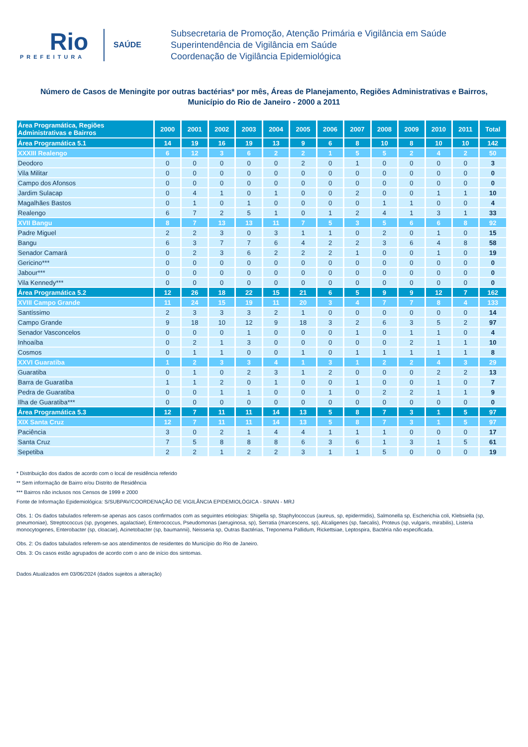Rio
PREFEITURA
SAÚDE
Subsecretaria de Promoção, Atenção Primária e Vigilância em Saúde
Superintendência de Vigilância em Saúde
Coordenação de Vigilância Epidemiológica
Número de Casos de Meningite por outras bactérias* por mês, Áreas de Planejamento, Regiões Administrativas e Bairros,
Município do Rio de Janeiro - 2000 a 2011
| Área Programática, Regiões Administrativas e Bairros | 2000 | 2001 | 2002 | 2003 | 2004 | 2005 | 2006 | 2007 | 2008 | 2009 | 2010 | 2011 | Total |
| --- | --- | --- | --- | --- | --- | --- | --- | --- | --- | --- | --- | --- | --- |
| Área Programática 5.1 | 14 | 19 | 16 | 19 | 13 | 9 | 6 | 8 | 10 | 8 | 10 | 10 | 142 |
| XXXIII Realengo | 6 | 12 | 3 | 6 | 2 | 2 | 1 | 5 | 5 | 2 | 4 | 2 | 50 |
| Deodoro | 0 | 0 | 0 | 0 | 0 | 2 | 0 | 1 | 0 | 0 | 0 | 0 | 3 |
| Vila Militar | 0 | 0 | 0 | 0 | 0 | 0 | 0 | 0 | 0 | 0 | 0 | 0 | 0 |
| Campo dos Afonsos | 0 | 0 | 0 | 0 | 0 | 0 | 0 | 0 | 0 | 0 | 0 | 0 | 0 |
| Jardim Sulacap | 0 | 4 | 1 | 0 | 1 | 0 | 0 | 2 | 0 | 0 | 1 | 1 | 10 |
| Magalhães Bastos | 0 | 1 | 0 | 1 | 0 | 0 | 0 | 0 | 1 | 1 | 0 | 0 | 4 |
| Realengo | 6 | 7 | 2 | 5 | 1 | 0 | 1 | 2 | 4 | 1 | 3 | 1 | 33 |
| XVII Bangu | 8 | 7 | 13 | 13 | 11 | 7 | 5 | 3 | 5 | 6 | 6 | 8 | 92 |
| Padre Miguel | 2 | 2 | 3 | 0 | 3 | 1 | 1 | 0 | 2 | 0 | 1 | 0 | 15 |
| Bangu | 6 | 3 | 7 | 7 | 6 | 4 | 2 | 2 | 3 | 6 | 4 | 8 | 58 |
| Senador Camará | 0 | 2 | 3 | 6 | 2 | 2 | 2 | 1 | 0 | 0 | 1 | 0 | 19 |
| Gericino*** | 0 | 0 | 0 | 0 | 0 | 0 | 0 | 0 | 0 | 0 | 0 | 0 | 0 |
| Jabour*** | 0 | 0 | 0 | 0 | 0 | 0 | 0 | 0 | 0 | 0 | 0 | 0 | 0 |
| Vila Kennedy*** | 0 | 0 | 0 | 0 | 0 | 0 | 0 | 0 | 0 | 0 | 0 | 0 | 0 |
| Área Programática 5.2 | 12 | 26 | 18 | 22 | 15 | 21 | 6 | 5 | 9 | 9 | 12 | 7 | 162 |
| XVIII Campo Grande | 11 | 24 | 15 | 19 | 11 | 20 | 3 | 4 | 7 | 7 | 8 | 4 | 133 |
| Santíssimo | 2 | 3 | 3 | 3 | 2 | 1 | 0 | 0 | 0 | 0 | 0 | 0 | 14 |
| Campo Grande | 9 | 18 | 10 | 12 | 9 | 18 | 3 | 2 | 6 | 3 | 5 | 2 | 97 |
| Senador Vasconcelos | 0 | 0 | 0 | 1 | 0 | 0 | 0 | 1 | 0 | 1 | 1 | 0 | 4 |
| Inhoaíba | 0 | 2 | 1 | 3 | 0 | 0 | 0 | 0 | 0 | 2 | 1 | 1 | 10 |
| Cosmos | 0 | 1 | 1 | 0 | 0 | 1 | 0 | 1 | 1 | 1 | 1 | 1 | 8 |
| XXVI Guaratiba | 1 | 2 | 3 | 3 | 4 | 1 | 3 | 1 | 2 | 2 | 4 | 3 | 29 |
| Guaratiba | 0 | 1 | 0 | 2 | 3 | 1 | 2 | 0 | 0 | 0 | 2 | 2 | 13 |
| Barra de Guaratiba | 1 | 1 | 2 | 0 | 1 | 0 | 0 | 1 | 0 | 0 | 1 | 0 | 7 |
| Pedra de Guaratiba | 0 | 0 | 1 | 1 | 0 | 0 | 1 | 0 | 2 | 2 | 1 | 1 | 9 |
| Ilha de Guaratiba*** | 0 | 0 | 0 | 0 | 0 | 0 | 0 | 0 | 0 | 0 | 0 | 0 | 0 |
| Área Programática 5.3 | 12 | 7 | 11 | 11 | 14 | 13 | 5 | 8 | 7 | 3 | 1 | 5 | 97 |
| XIX Santa Cruz | 12 | 7 | 11 | 11 | 14 | 13 | 5 | 8 | 7 | 3 | 1 | 5 | 97 |
| Paciência | 3 | 0 | 2 | 1 | 4 | 4 | 1 | 1 | 1 | 0 | 0 | 0 | 17 |
| Santa Cruz | 7 | 5 | 8 | 8 | 8 | 6 | 3 | 6 | 1 | 3 | 1 | 5 | 61 |
| Sepetiba | 2 | 2 | 1 | 2 | 2 | 3 | 1 | 1 | 5 | 0 | 0 | 0 | 19 |
* Distribuição dos dados de acordo com o local de residência referido
** Sem informação de Bairro e/ou Distrito de Residência
*** Bairros não inclusos nos Censos de 1999 e 2000
Fonte de Informação Epidemiológica: S/SUBPAV/COORDENAÇÃO DE VIGILÂNCIA EPIDEMIOLÓGICA - SINAN - MRJ
Obs. 1: Os dados tabulados referem-se apenas aos casos confirmados com as seguintes etiologias: Shigella sp, Staphylococcus (aureus, sp, epidermidis), Salmonella sp, Escherichia coli, Klebsiella (sp, pneumoniae), Streptococcus (sp, pyogenes, agalactiae), Enterococcus, Pseudomonas (aeruginosa, sp), Serratia (marcescens, sp), Alcaligenes (sp, faecalis), Proteus (sp, vulgaris, mirabilis), Listeria monocytogenes, Enterobacter (sp, cloacae), Acinetobacter (sp, baumannii), Neisseria sp, Outras Bactérias, Treponema Pallidum, Rickettsiae, Leptospira, Bactéria não especificada.
Obs. 2: Os dados tabulados referem-se aos atendimentos de residentes do Município do Rio de Janeiro.
Obs. 3: Os casos estão agrupados de acordo com o ano de início dos sintomas.
Dados Atualizados em 03/06/2024 (dados sujeitos a alteração)